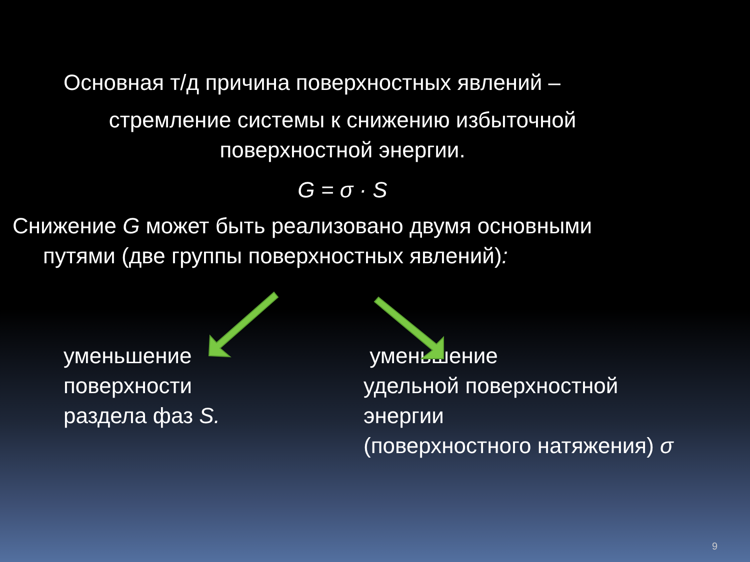Основная т/д причина поверхностных явлений –
стремление системы к снижению избыточной
поверхностной энергии.
G = σ · S
Снижение G может быть реализовано двумя основными
путями (две группы поверхностных явлений):
уменьшение
поверхности
раздела фаз S.
уменьшение
удельной поверхностной
энергии
(поверхностного натяжения) σ
9